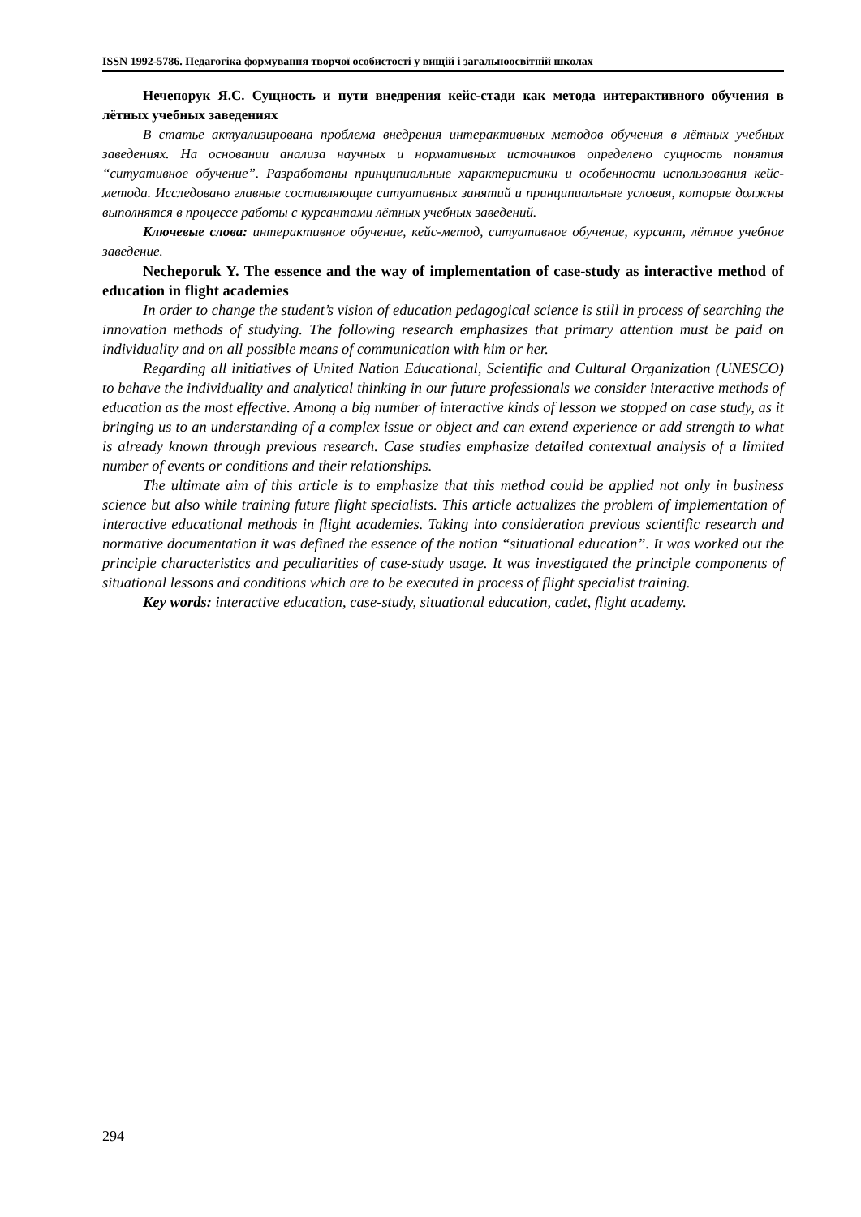ISSN 1992-5786. Педагогіка формування творчої особистості у вищій і загальноосвітній школах
Нечепорук Я.С. Сущность и пути внедрения кейс-стади как метода интерактивного обучения в лётных учебных заведениях
В статье актуализирована проблема внедрения интерактивных методов обучения в лётных учебных заведениях. На основании анализа научных и нормативных источников определено сущность понятия “ситуативное обучение”. Разработаны принципиальные характеристики и особенности использования кейс-метода. Исследовано главные составляющие ситуативных занятий и принципиальные условия, которые должны выполнятся в процессе работы с курсантами лётных учебных заведений.
Ключевые слова: интерактивное обучение, кейс-метод, ситуативное обучение, курсант, лётное учебное заведение.
Necheporuk Y. The essence and the way of implementation of case-study as interactive method of education in flight academies
In order to change the student’s vision of education pedagogical science is still in process of searching the innovation methods of studying. The following research emphasizes that primary attention must be paid on individuality and on all possible means of communication with him or her.
Regarding all initiatives of United Nation Educational, Scientific and Cultural Organization (UNESCO) to behave the individuality and analytical thinking in our future professionals we consider interactive methods of education as the most effective. Among a big number of interactive kinds of lesson we stopped on case study, as it bringing us to an understanding of a complex issue or object and can extend experience or add strength to what is already known through previous research. Case studies emphasize detailed contextual analysis of a limited number of events or conditions and their relationships.
The ultimate aim of this article is to emphasize that this method could be applied not only in business science but also while training future flight specialists. This article actualizes the problem of implementation of interactive educational methods in flight academies. Taking into consideration previous scientific research and normative documentation it was defined the essence of the notion “situational education”. It was worked out the principle characteristics and peculiarities of case-study usage. It was investigated the principle components of situational lessons and conditions which are to be executed in process of flight specialist training.
Key words: interactive education, case-study, situational education, cadet, flight academy.
294